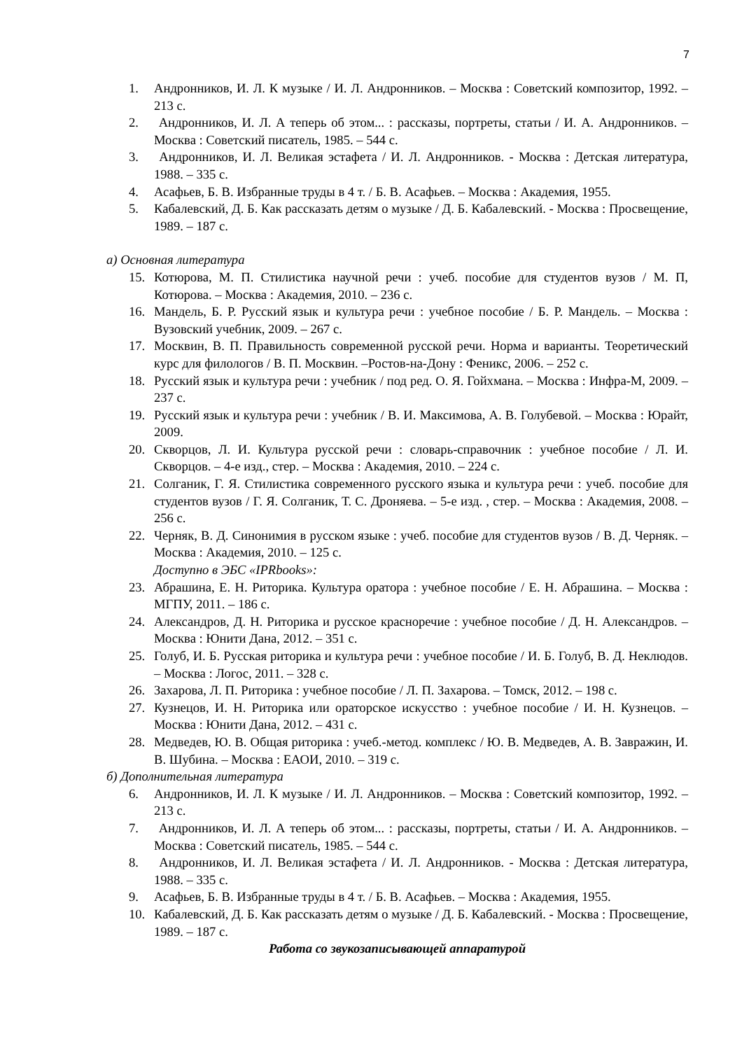7
1. Андронников, И. Л. К музыке / И. Л. Андронников. – Москва : Советский композитор, 1992. – 213 с.
2. Андронников, И. Л. А теперь об этом... : рассказы, портреты, статьи / И. А. Андронников. – Москва : Советский писатель, 1985. – 544 с.
3. Андронников, И. Л. Великая эстафета / И. Л. Андронников. - Москва : Детская литература, 1988. – 335 с.
4. Асафьев, Б. В. Избранные труды в 4 т. / Б. В. Асафьев. – Москва : Академия, 1955.
5. Кабалевский, Д. Б. Как рассказать детям о музыке / Д. Б. Кабалевский. - Москва : Просвещение, 1989. – 187 с.
а) Основная литература
15. Котюрова, М. П. Стилистика научной речи : учеб. пособие для студентов вузов / М. П, Котюрова. – Москва : Академия, 2010. – 236 с.
16. Мандель, Б. Р. Русский язык и культура речи : учебное пособие / Б. Р. Мандель. – Москва : Вузовский учебник, 2009. – 267 с.
17. Москвин, В. П. Правильность современной русской речи. Норма и варианты. Теоретический курс для филологов / В. П. Москвин. –Ростов-на-Дону : Феникс, 2006. – 252 с.
18. Русский язык и культура речи : учебник / под ред. О. Я. Гойхмана. – Москва : Инфра-М, 2009. – 237 с.
19. Русский язык и культура речи : учебник / В. И. Максимова, А. В. Голубевой. – Москва : Юрайт, 2009.
20. Скворцов, Л. И. Культура русской речи : словарь-справочник : учебное пособие / Л. И. Скворцов. – 4-е изд., стер. – Москва : Академия, 2010. – 224 с.
21. Солганик, Г. Я. Стилистика современного русского языка и культура речи : учеб. пособие для студентов вузов / Г. Я. Солганик, Т. С. Дроняева. – 5-е изд. , стер. – Москва : Академия, 2008. – 256 с.
22. Черняк, В. Д. Синонимия в русском языке : учеб. пособие для студентов вузов / В. Д. Черняк. – Москва : Академия, 2010. – 125 с.
Доступно в ЭБС «IPRbooks»:
23. Абрашина, Е. Н. Риторика. Культура оратора : учебное пособие / Е. Н. Абрашина. – Москва : МГПУ, 2011. – 186 с.
24. Александров, Д. Н. Риторика и русское красноречие : учебное пособие / Д. Н. Александров. – Москва : Юнити Дана, 2012. – 351 с.
25. Голуб, И. Б. Русская риторика и культура речи : учебное пособие / И. Б. Голуб, В. Д. Неклюдов. – Москва : Логос, 2011. – 328 с.
26. Захарова, Л. П. Риторика : учебное пособие / Л. П. Захарова. – Томск, 2012. – 198 с.
27. Кузнецов, И. Н. Риторика или ораторское искусство : учебное пособие / И. Н. Кузнецов. – Москва : Юнити Дана, 2012. – 431 с.
28. Медведев, Ю. В. Общая риторика : учеб.-метод. комплекс / Ю. В. Медведев, А. В. Завражин, И. В. Шубина. – Москва : ЕАОИ, 2010. – 319 с.
б) Дополнительная литература
6. Андронников, И. Л. К музыке / И. Л. Андронников. – Москва : Советский композитор, 1992. – 213 с.
7. Андронников, И. Л. А теперь об этом... : рассказы, портреты, статьи / И. А. Андронников. – Москва : Советский писатель, 1985. – 544 с.
8. Андронников, И. Л. Великая эстафета / И. Л. Андронников. - Москва : Детская литература, 1988. – 335 с.
9. Асафьев, Б. В. Избранные труды в 4 т. / Б. В. Асафьев. – Москва : Академия, 1955.
10. Кабалевский, Д. Б. Как рассказать детям о музыке / Д. Б. Кабалевский. - Москва : Просвещение, 1989. – 187 с.
Работа со звукозаписывающей аппаратурой